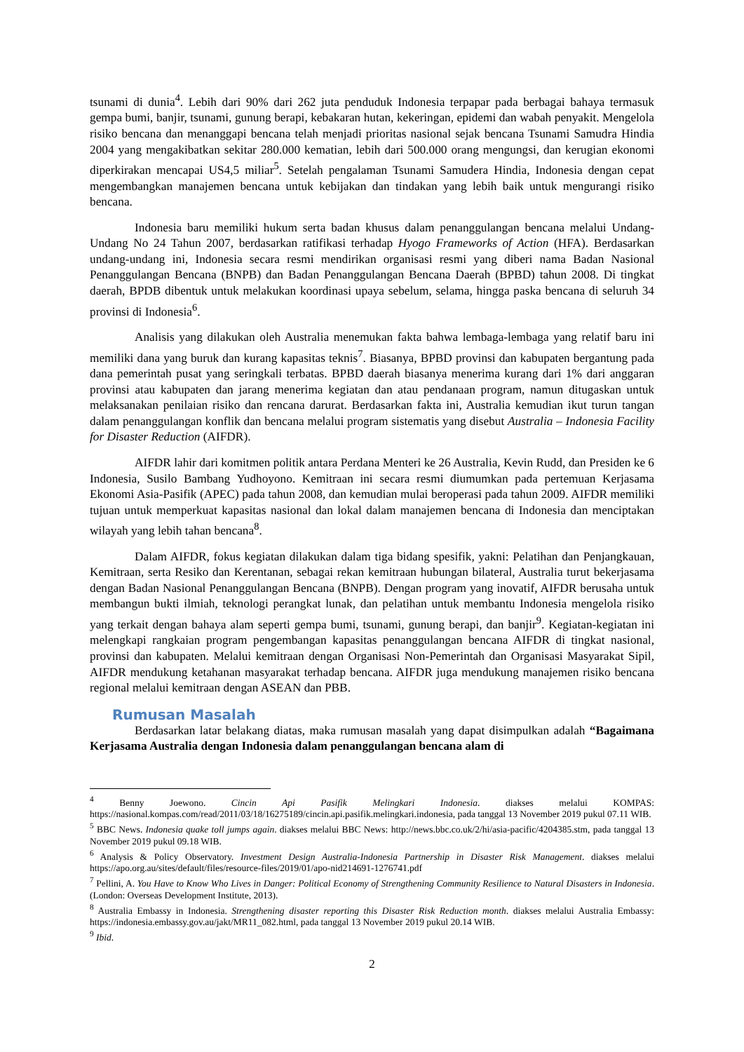tsunami di dunia<sup>4</sup>. Lebih dari 90% dari 262 juta penduduk Indonesia terpapar pada berbagai bahaya termasuk gempa bumi, banjir, tsunami, gunung berapi, kebakaran hutan, kekeringan, epidemi dan wabah penyakit. Mengelola risiko bencana dan menanggapi bencana telah menjadi prioritas nasional sejak bencana Tsunami Samudra Hindia 2004 yang mengakibatkan sekitar 280.000 kematian, lebih dari 500.000 orang mengungsi, dan kerugian ekonomi diperkirakan mencapai US4,5 miliar<sup>5</sup>. Setelah pengalaman Tsunami Samudera Hindia, Indonesia dengan cepat mengembangkan manajemen bencana untuk kebijakan dan tindakan yang lebih baik untuk mengurangi risiko bencana.
Indonesia baru memiliki hukum serta badan khusus dalam penanggulangan bencana melalui Undang-Undang No 24 Tahun 2007, berdasarkan ratifikasi terhadap Hyogo Frameworks of Action (HFA). Berdasarkan undang-undang ini, Indonesia secara resmi mendirikan organisasi resmi yang diberi nama Badan Nasional Penanggulangan Bencana (BNPB) dan Badan Penanggulangan Bencana Daerah (BPBD) tahun 2008. Di tingkat daerah, BPDB dibentuk untuk melakukan koordinasi upaya sebelum, selama, hingga paska bencana di seluruh 34 provinsi di Indonesia<sup>6</sup>.
Analisis yang dilakukan oleh Australia menemukan fakta bahwa lembaga-lembaga yang relatif baru ini memiliki dana yang buruk dan kurang kapasitas teknis<sup>7</sup>. Biasanya, BPBD provinsi dan kabupaten bergantung pada dana pemerintah pusat yang seringkali terbatas. BPBD daerah biasanya menerima kurang dari 1% dari anggaran provinsi atau kabupaten dan jarang menerima kegiatan dan atau pendanaan program, namun ditugaskan untuk melaksanakan penilaian risiko dan rencana darurat. Berdasarkan fakta ini, Australia kemudian ikut turun tangan dalam penanggulangan konflik dan bencana melalui program sistematis yang disebut Australia – Indonesia Facility for Disaster Reduction (AIFDR).
AIFDR lahir dari komitmen politik antara Perdana Menteri ke 26 Australia, Kevin Rudd, dan Presiden ke 6 Indonesia, Susilo Bambang Yudhoyono. Kemitraan ini secara resmi diumumkan pada pertemuan Kerjasama Ekonomi Asia-Pasifik (APEC) pada tahun 2008, dan kemudian mulai beroperasi pada tahun 2009. AIFDR memiliki tujuan untuk memperkuat kapasitas nasional dan lokal dalam manajemen bencana di Indonesia dan menciptakan wilayah yang lebih tahan bencana<sup>8</sup>.
Dalam AIFDR, fokus kegiatan dilakukan dalam tiga bidang spesifik, yakni: Pelatihan dan Penjangkauan, Kemitraan, serta Resiko dan Kerentanan, sebagai rekan kemitraan hubungan bilateral, Australia turut bekerjasama dengan Badan Nasional Penanggulangan Bencana (BNPB). Dengan program yang inovatif, AIFDR berusaha untuk membangun bukti ilmiah, teknologi perangkat lunak, dan pelatihan untuk membantu Indonesia mengelola risiko yang terkait dengan bahaya alam seperti gempa bumi, tsunami, gunung berapi, dan banjir<sup>9</sup>. Kegiatan-kegiatan ini melengkapi rangkaian program pengembangan kapasitas penanggulangan bencana AIFDR di tingkat nasional, provinsi dan kabupaten. Melalui kemitraan dengan Organisasi Non-Pemerintah dan Organisasi Masyarakat Sipil, AIFDR mendukung ketahanan masyarakat terhadap bencana. AIFDR juga mendukung manajemen risiko bencana regional melalui kemitraan dengan ASEAN dan PBB.
Rumusan Masalah
Berdasarkan latar belakang diatas, maka rumusan masalah yang dapat disimpulkan adalah “Bagaimana Kerjasama Australia dengan Indonesia dalam penanggulangan bencana alam di
<sup>4</sup> Benny Joewono. Cincin Api Pasifik Melingkari Indonesia. diakses melalui KOMPAS: https://nasional.kompas.com/read/2011/03/18/16275189/cincin.api.pasifik.melingkari.indonesia, pada tanggal 13 November 2019 pukul 07.11 WIB.
<sup>5</sup> BBC News. Indonesia quake toll jumps again. diakses melalui BBC News: http://news.bbc.co.uk/2/hi/asia-pacific/4204385.stm, pada tanggal 13 November 2019 pukul 09.18 WIB.
<sup>6</sup> Analysis & Policy Observatory. Investment Design Australia-Indonesia Partnership in Disaster Risk Management. diakses melalui https://apo.org.au/sites/default/files/resource-files/2019/01/apo-nid214691-1276741.pdf
<sup>7</sup> Pellini, A. You Have to Know Who Lives in Danger: Political Economy of Strengthening Community Resilience to Natural Disasters in Indonesia. (London: Overseas Development Institute, 2013).
<sup>8</sup> Australia Embassy in Indonesia. Strengthening disaster reporting this Disaster Risk Reduction month. diakses melalui Australia Embassy: https://indonesia.embassy.gov.au/jakt/MR11_082.html, pada tanggal 13 November 2019 pukul 20.14 WIB.
<sup>9</sup> Ibid.
2